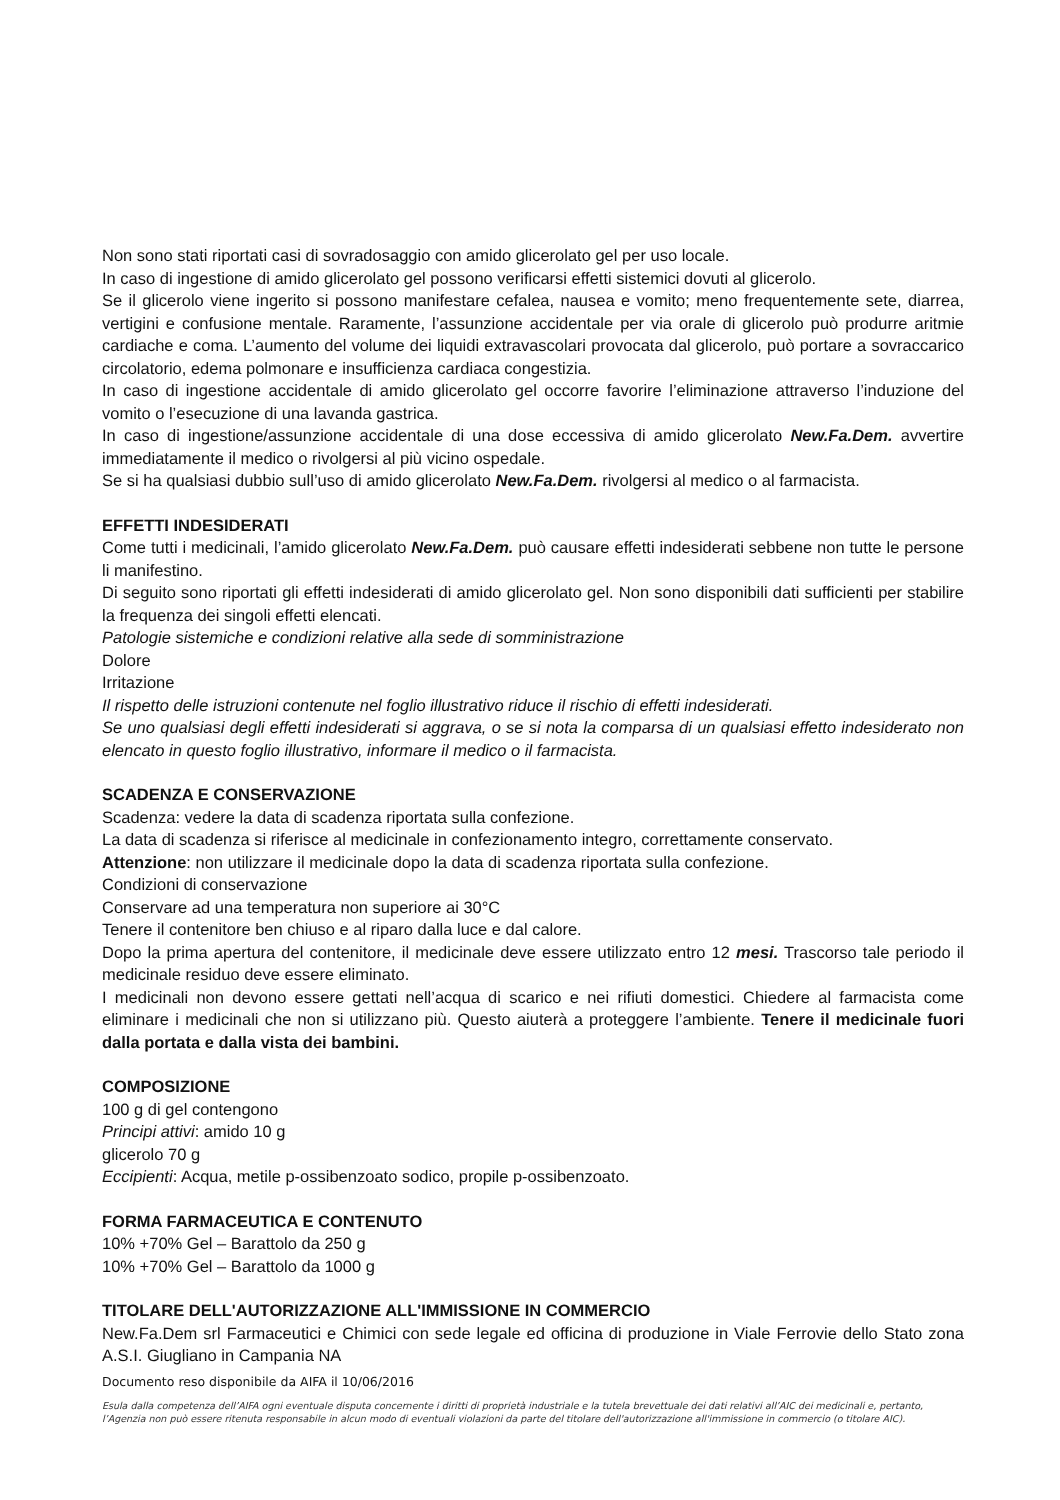Non sono stati riportati casi di sovradosaggio con amido glicerolato gel per uso locale.
In caso di ingestione di amido glicerolato gel possono verificarsi effetti sistemici dovuti al glicerolo.
Se il glicerolo viene ingerito si possono manifestare cefalea, nausea e vomito; meno frequentemente sete, diarrea, vertigini e confusione mentale. Raramente, l’assunzione accidentale per via orale di glicerolo può produrre aritmie cardiache e coma. L’aumento del volume dei liquidi extravascolari provocata dal glicerolo, può portare a sovraccarico circolatorio, edema polmonare e insufficienza cardiaca congestizia.
In caso di ingestione accidentale di amido glicerolato gel occorre favorire l’eliminazione attraverso l’induzione del vomito o l’esecuzione di una lavanda gastrica.
In caso di ingestione/assunzione accidentale di una dose eccessiva di amido glicerolato New.Fa.Dem. avvertire immediatamente il medico o rivolgersi al più vicino ospedale.
Se si ha qualsiasi dubbio sull’uso di amido glicerolato New.Fa.Dem. rivolgersi al medico o al farmacista.
EFFETTI INDESIDERATI
Come tutti i medicinali, l’amido glicerolato New.Fa.Dem. può causare effetti indesiderati sebbene non tutte le persone li manifestino.
Di seguito sono riportati gli effetti indesiderati di amido glicerolato gel. Non sono disponibili dati sufficienti per stabilire la frequenza dei singoli effetti elencati.
Patologie sistemiche e condizioni relative alla sede di somministrazione
Dolore
Irritazione
Il rispetto delle istruzioni contenute nel foglio illustrativo riduce il rischio di effetti indesiderati.
Se uno qualsiasi degli effetti indesiderati si aggrava, o se si nota la comparsa di un qualsiasi effetto indesiderato non elencato in questo foglio illustrativo, informare il medico o il farmacista.
SCADENZA E CONSERVAZIONE
Scadenza: vedere la data di scadenza riportata sulla confezione.
La data di scadenza si riferisce al medicinale in confezionamento integro, correttamente conservato.
Attenzione: non utilizzare il medicinale dopo la data di scadenza riportata sulla confezione.
Condizioni di conservazione
Conservare ad una temperatura non superiore ai 30°C
Tenere il contenitore ben chiuso e al riparo dalla luce e dal calore.
Dopo la prima apertura del contenitore, il medicinale deve essere utilizzato entro 12 mesi. Trascorso tale periodo il medicinale residuo deve essere eliminato.
I medicinali non devono essere gettati nell’acqua di scarico e nei rifiuti domestici. Chiedere al farmacista come eliminare i medicinali che non si utilizzano più. Questo aiuterà a proteggere l’ambiente. Tenere il medicinale fuori dalla portata e dalla vista dei bambini.
COMPOSIZIONE
100 g di gel contengono
Principi attivi: amido 10 g
glicerolo 70 g
Eccipienti: Acqua, metile p-ossibenzoato sodico, propile p-ossibenzoato.
FORMA FARMACEUTICA E CONTENUTO
10% +70% Gel – Barattolo da 250 g
10% +70% Gel – Barattolo da 1000 g
TITOLARE DELL'AUTORIZZAZIONE ALL'IMMISSIONE IN COMMERCIO
New.Fa.Dem srl Farmaceutici e Chimici con sede legale ed officina di produzione in Viale Ferrovie dello Stato zona A.S.I. Giugliano in Campania NA
Documento reso disponibile da AIFA il 10/06/2016
Esula dalla competenza dell’AIFA ogni eventuale disputa concernente i diritti di proprietà industriale e la tutela brevettuale dei dati relativi all’AIC dei medicinali e, pertanto, l’Agenzia non può essere ritenuta responsabile in alcun modo di eventuali violazioni da parte del titolare dell'autorizzazione all'immissione in commercio (o titolare AIC).